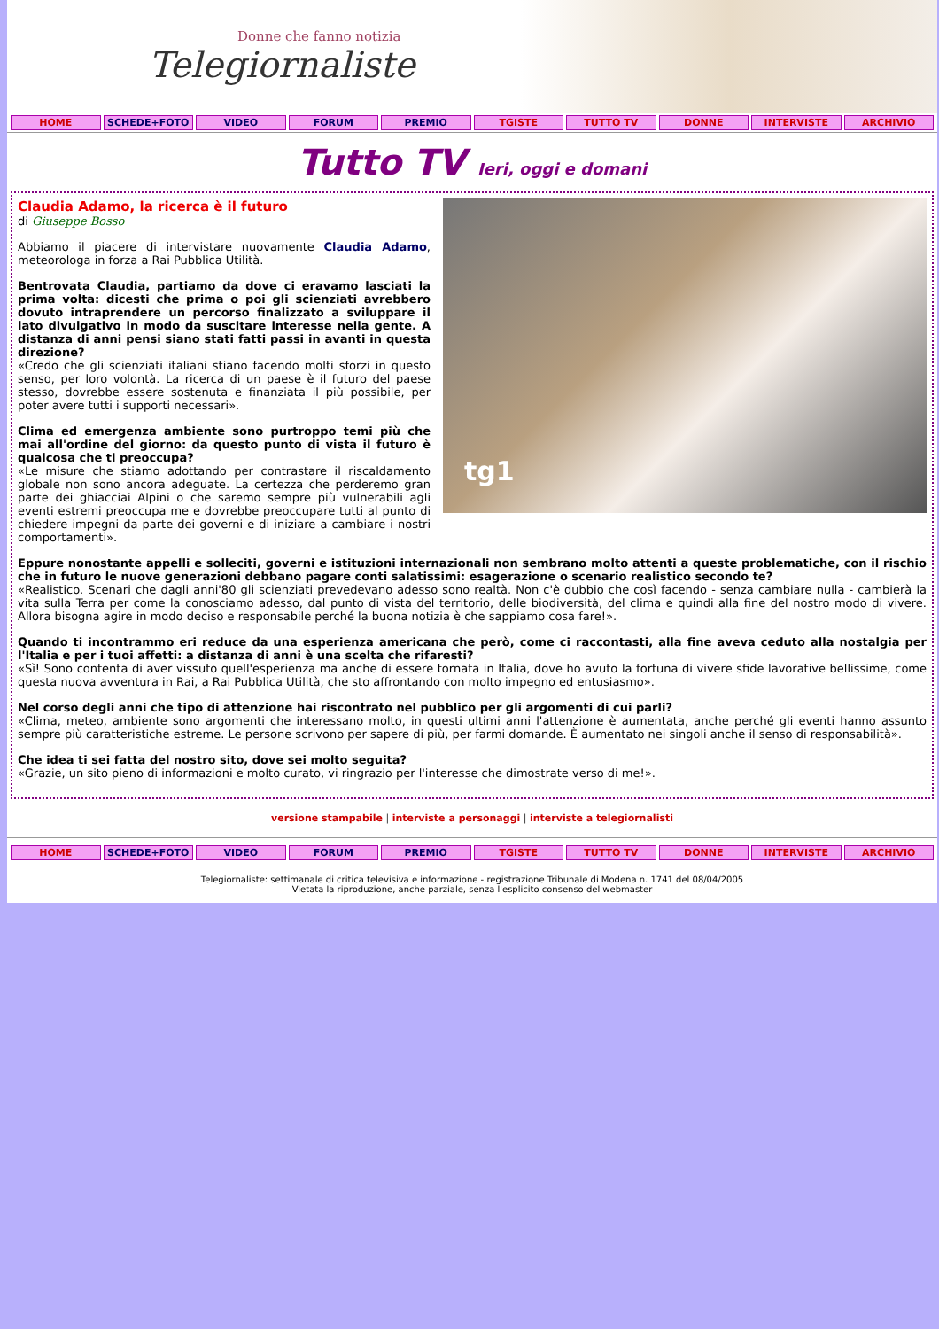Donne che fanno notizia
Telegiornaliste
HOME SCHEDE+FOTO VIDEO FORUM PREMIO TGISTE TUTTO TV DONNE INTERVISTE ARCHIVIO
Tutto TV Ieri, oggi e domani
tg1
Claudia Adamo, la ricerca è il futuro
di Giuseppe Bosso
Abbiamo il piacere di intervistare nuovamente Claudia Adamo, meteorologa in forza a Rai Pubblica Utilità.
Bentrovata Claudia, partiamo da dove ci eravamo lasciati la prima volta: dicesti che prima o poi gli scienziati avrebbero dovuto intraprendere un percorso finalizzato a sviluppare il lato divulgativo in modo da suscitare interesse nella gente. A distanza di anni pensi siano stati fatti passi in avanti in questa direzione?
«Credo che gli scienziati italiani stiano facendo molti sforzi in questo senso, per loro volontà. La ricerca di un paese è il futuro del paese stesso, dovrebbe essere sostenuta e finanziata il più possibile, per poter avere tutti i supporti necessari».
Clima ed emergenza ambiente sono purtroppo temi più che mai all'ordine del giorno: da questo punto di vista il futuro è qualcosa che ti preoccupa?
«Le misure che stiamo adottando per contrastare il riscaldamento globale non sono ancora adeguate. La certezza che perderemo gran parte dei ghiacciai Alpini o che saremo sempre più vulnerabili agli eventi estremi preoccupa me e dovrebbe preoccupare tutti al punto di chiedere impegni da parte dei governi e di iniziare a cambiare i nostri comportamenti».
Eppure nonostante appelli e solleciti, governi e istituzioni internazionali non sembrano molto attenti a queste problematiche, con il rischio che in futuro le nuove generazioni debbano pagare conti salatissimi: esagerazione o scenario realistico secondo te?
«Realistico. Scenari che dagli anni'80 gli scienziati prevedevano adesso sono realtà. Non c'è dubbio che così facendo - senza cambiare nulla - cambierà la vita sulla Terra per come la conosciamo adesso, dal punto di vista del territorio, delle biodiversità, del clima e quindi alla fine del nostro modo di vivere. Allora bisogna agire in modo deciso e responsabile perché la buona notizia è che sappiamo cosa fare!».
Quando ti incontrammo eri reduce da una esperienza americana che però, come ci raccontasti, alla fine aveva ceduto alla nostalgia per l'Italia e per i tuoi affetti: a distanza di anni è una scelta che rifaresti?
«Sì! Sono contenta di aver vissuto quell'esperienza ma anche di essere tornata in Italia, dove ho avuto la fortuna di vivere sfide lavorative bellissime, come questa nuova avventura in Rai, a Rai Pubblica Utilità, che sto affrontando con molto impegno ed entusiasmo».
Nel corso degli anni che tipo di attenzione hai riscontrato nel pubblico per gli argomenti di cui parli?
«Clima, meteo, ambiente sono argomenti che interessano molto, in questi ultimi anni l'attenzione è aumentata, anche perché gli eventi hanno assunto sempre più caratteristiche estreme. Le persone scrivono per sapere di più, per farmi domande. È aumentato nei singoli anche il senso di responsabilità».
Che idea ti sei fatta del nostro sito, dove sei molto seguita?
«Grazie, un sito pieno di informazioni e molto curato, vi ringrazio per l'interesse che dimostrate verso di me!».
versione stampabile | interviste a personaggi | interviste a telegiornalisti
HOME SCHEDE+FOTO VIDEO FORUM PREMIO TGISTE TUTTO TV DONNE INTERVISTE ARCHIVIO
Telegiornaliste: settimanale di critica televisiva e informazione - registrazione Tribunale di Modena n. 1741 del 08/04/2005
Vietata la riproduzione, anche parziale, senza l'esplicito consenso del webmaster